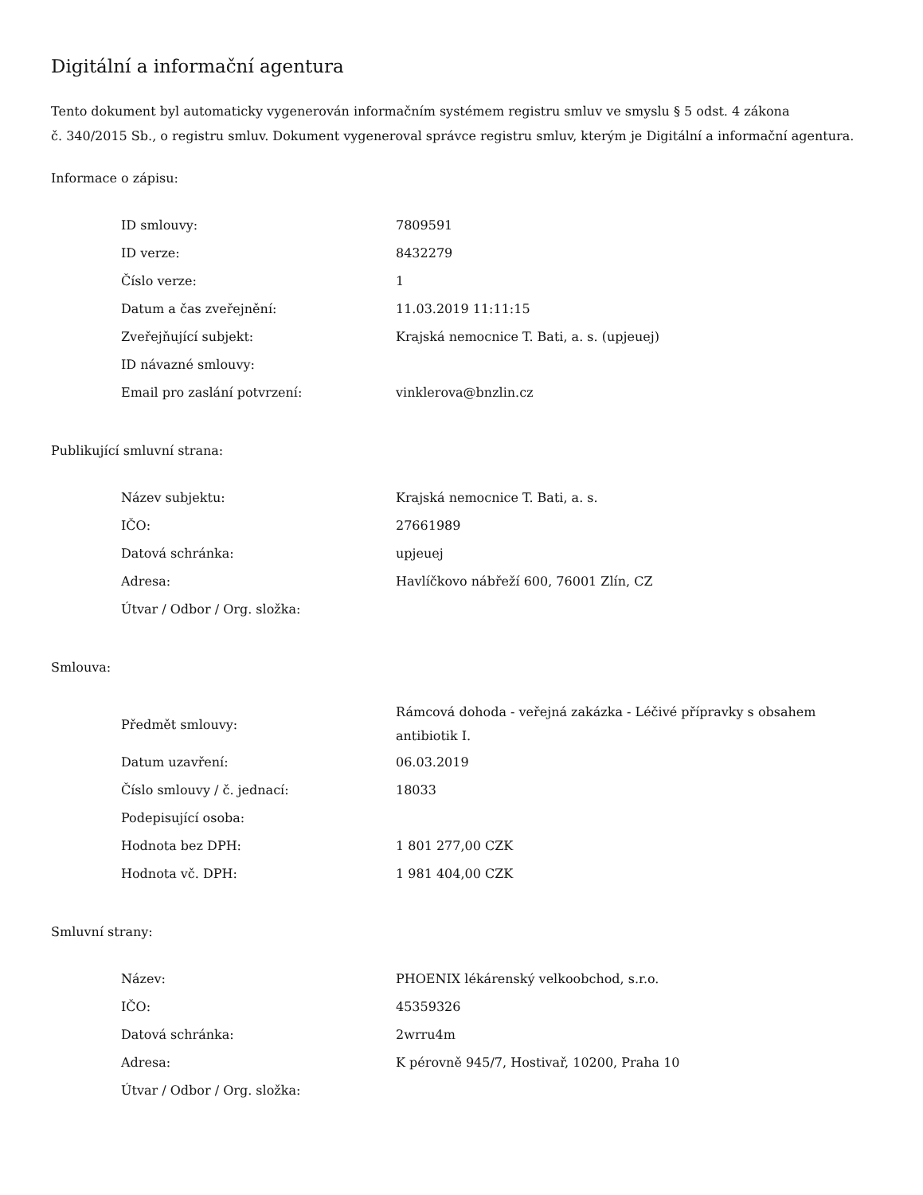Digitální a informační agentura
Tento dokument byl automaticky vygenerován informačním systémem registru smluv ve smyslu § 5 odst. 4 zákona
č. 340/2015 Sb., o registru smluv. Dokument vygeneroval správce registru smluv, kterým je Digitální a informační agentura.
Informace o zápisu:
| ID smlouvy: | 7809591 |
| ID verze: | 8432279 |
| Číslo verze: | 1 |
| Datum a čas zveřejnění: | 11.03.2019 11:11:15 |
| Zveřejňující subjekt: | Krajská nemocnice T. Bati, a. s. (upjeuej) |
| ID návazné smlouvy: | |
| Email pro zaslání potvrzení: | vinklerova@bnzlin.cz |
Publikující smluvní strana:
| Název subjektu: | Krajská nemocnice T. Bati, a. s. |
| IČO: | 27661989 |
| Datová schránka: | upjeuej |
| Adresa: | Havlíčkovo nábřeží 600, 76001 Zlín, CZ |
| Útvar / Odbor / Org. složka: | |
Smlouva:
| Předmět smlouvy: | Rámcová dohoda - veřejná zakázka - Léčivé přípravky s obsahem antibiotik I. |
| Datum uzavření: | 06.03.2019 |
| Číslo smlouvy / č. jednací: | 18033 |
| Podepisující osoba: | |
| Hodnota bez DPH: | 1 801 277,00 CZK |
| Hodnota vč. DPH: | 1 981 404,00 CZK |
Smluvní strany:
| Název: | PHOENIX lékárenský velkoobchod, s.r.o. |
| IČO: | 45359326 |
| Datová schránka: | 2wrru4m |
| Adresa: | K pérovně 945/7, Hostivař, 10200, Praha 10 |
| Útvar / Odbor / Org. složka: | |